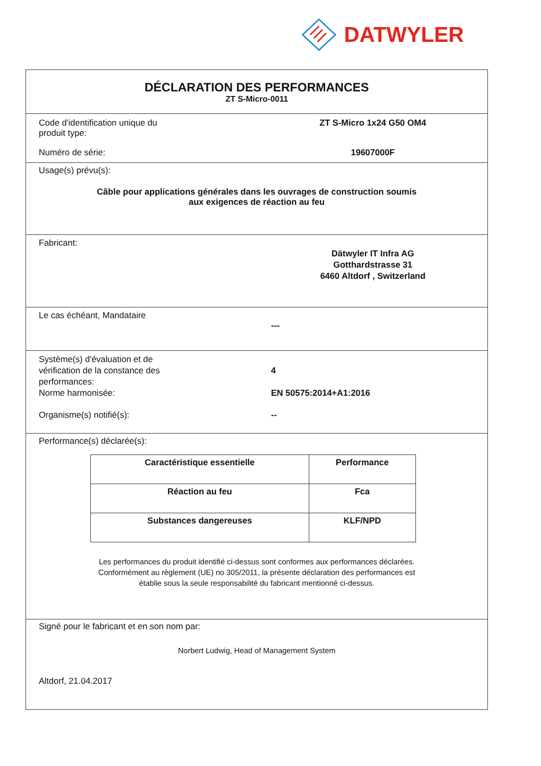DATWYLER
DÉCLARATION DES PERFORMANCES
ZT S-Micro-0011
Code d'identification unique du
produit type:
ZT S-Micro 1x24 G50 OM4
Numéro de série: 19607000F
Usage(s) prévu(s):
Câble pour applications générales dans les ouvrages de construction soumis
aux exigences de réaction au feu
Fabricant:
Dätwyler IT Infra AG
Gotthardstrasse 31
6460 Altdorf , Switzerland
Le cas échéant, Mandataire
---
Système(s) d'évaluation et de
vérification de la constance des
performances:
4
Norme harmonisée: EN 50575:2014+A1:2016
Organisme(s) notifié(s): --
Performance(s) déclarée(s):
| Caractéristique essentielle | Performance |
| --- | --- |
| Réaction au feu | Fca |
| Substances dangereuses | KLF/NPD |
Les performances du produit identifié ci-dessus sont conformes aux performances déclarées.
Conformément au règlement (UE) no 305/2011, la présente déclaration des performances est
établie sous la seule responsabilité du fabricant mentionné ci-dessus.
Signé pour le fabricant et en son nom par:
Norbert Ludwig, Head of Management System
Altdorf, 21.04.2017